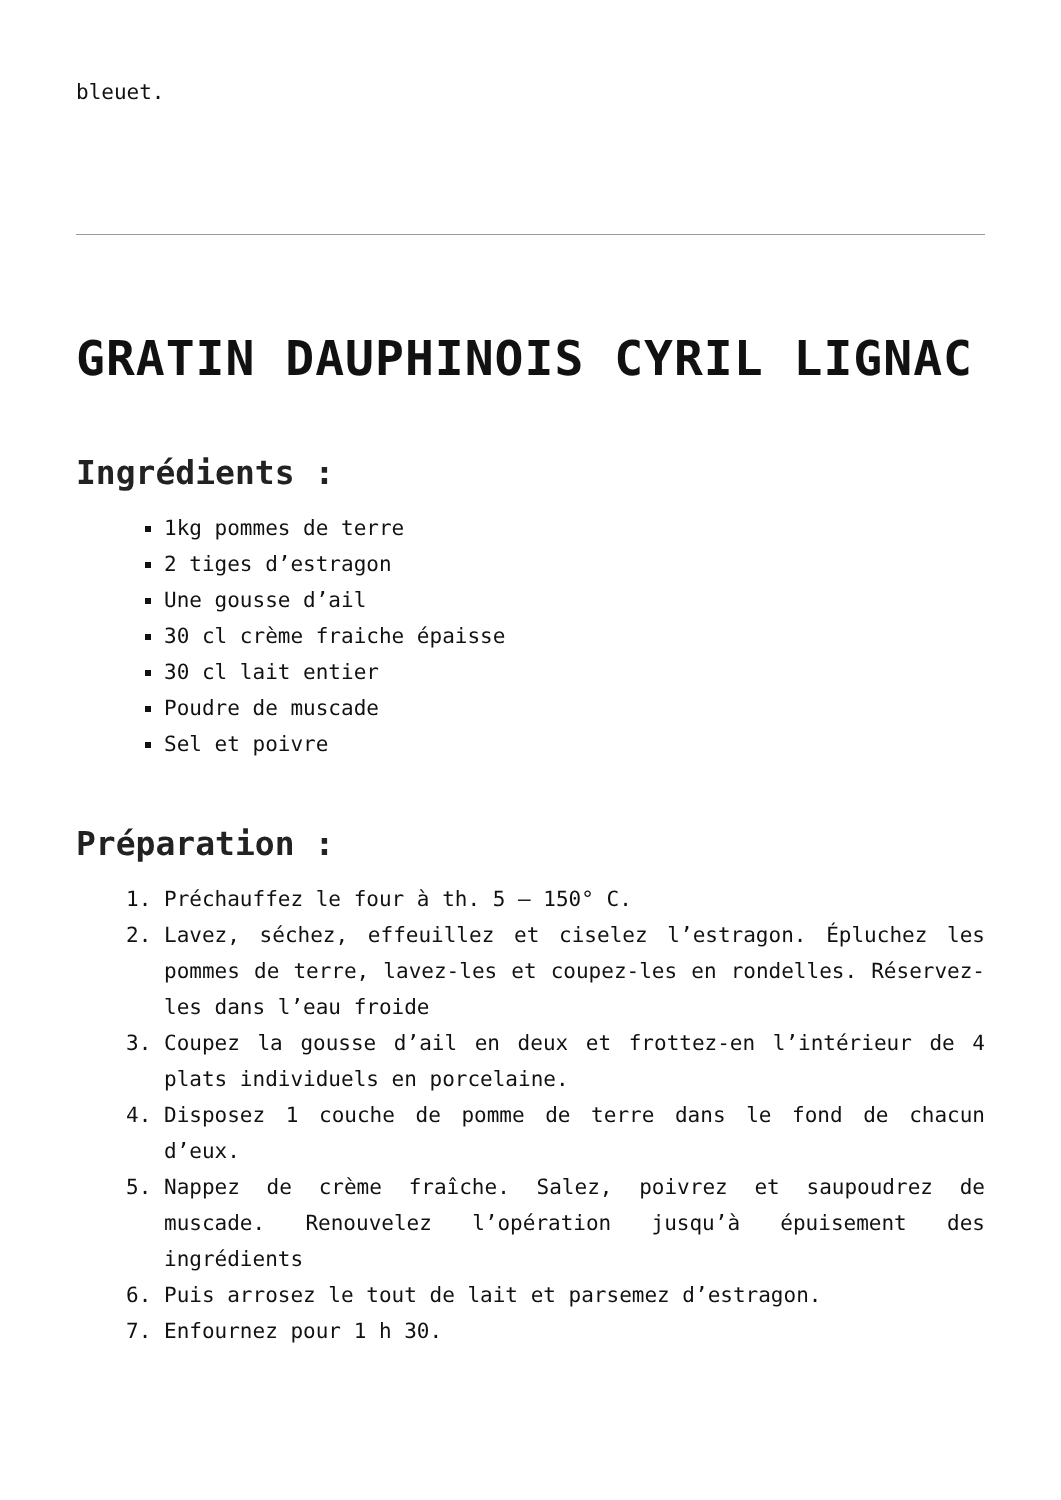bleuet.
GRATIN DAUPHINOIS CYRIL LIGNAC
Ingrédients :
1kg pommes de terre
2 tiges d’estragon
Une gousse d’ail
30 cl crème fraiche épaisse
30 cl lait entier
Poudre de muscade
Sel et poivre
Préparation :
1. Préchauffez le four à th. 5 – 150° C.
2. Lavez, séchez, effeuillez et ciselez l’estragon. Épluchez les pommes de terre, lavez-les et coupez-les en rondelles. Réservez-les dans l’eau froide
3. Coupez la gousse d’ail en deux et frottez-en l’intérieur de 4 plats individuels en porcelaine.
4. Disposez 1 couche de pomme de terre dans le fond de chacun d’eux.
5. Nappez de crème fraîche. Salez, poivrez et saupoudrez de muscade. Renouvelez l’opération jusqu’à épuisement des ingrédients
6. Puis arrosez le tout de lait et parsemez d’estragon.
7. Enfournez pour 1 h 30.